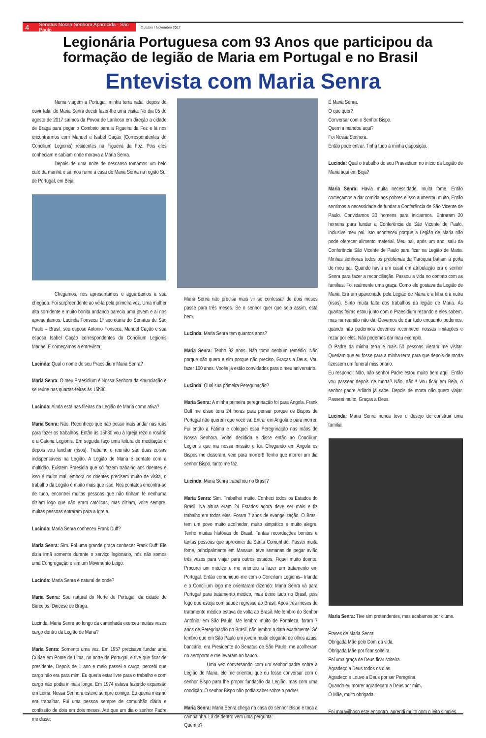4 Senatus Nossa Senhora Aparecida - São Paulo
Outubro / Novembro 2017
Legionária Portuguesa com 93 Anos que participou da formação de legião de Maria em Portugal e no Brasil
Entevista com Maria Senra
Numa viagem a Portugal, minha terra natal, depois de ouvir falar de Maria Senra decidi fazer-lhe uma visita. No dia 05 de agosto de 2017 saímos da Povoa de Lanhoso em direção a cidade de Braga para pegar o Comboio para a Figueira da Foz e lá nos encontrarmos com Manuel e Isabel Cação (Correspondentes do Concilium Legionis) residentes na Figueira da Foz. Pois eles conheciam e sabiam onde morava a Maria Senra.
Depois de uma noite de descanso tomamos um belo café da manhã e saímos rumo à casa de Maria Senra na região Sul de Portugal, em Beja.
Chegamos, nos apresentamos e aguardamos a sua chegada. Foi surpreendente ao vê-la pela primeira vez. Uma mulher alta sorridente e muito bonita andando parecia uma jovem e aí nos apresentamos: Lucinda Fonseca 1ª secretária do Senatus de São Paulo – Brasil, seu esposo Antonio Fonseca, Manuel Cação e sua esposa Isabel Cação correspondentes do Concilium Legionis Mariae. E começamos a entrevista:
Lucinda: Qual o nome do seu Praesidium Maria Senra?
Maria Senra: O meu Praesidium é Nossa Senhora da Anunciação e se reúne nas quartas-feiras às 15h30.
Lucinda: Ainda está nas fileiras da Legião de Maria como ativa?
Maria Senra: Não. Reconheço que não posso mais andar nas ruas para fazer os trabalhos. Então às 15h30 vou à Igreja rezo o rosário e a Catena Legionis. Em seguida faço uma leitura de meditação e depois vou lanchar (risos). Trabalho e reunião são duas coisas indispensáveis na Legião. A Legião de Maria é contato com a multidão. Existem Praesidia que só fazem trabalho aos doentes e isso é muito mal, embora os doentes precisem muito de visita, o trabalho da Legião é muito mais que isso. Nos contatos encontra-se de tudo, encontrei muitas pessoas que não tinham fé nenhuma diziam logo que não eram católicas, mas diziam, volte sempre, muitas pessoas entraram para a Igreja.
Lucinda: Maria Senra conheceu Frank Duff?
Maria Senra: Sim. Foi uma grande graça conhecer Frank Duff: Ele dizia irmã somente durante o serviço legionário, nós não somos uma Congregação e sim um Movimento Leigo.
Lucinda: Maria Senra é natural de onde?
Maria Senra: Sou natural do Norte de Portugal, da cidade de Barcelos, Diocese de Braga.
Lucinda: Maria Senra ao longo da caminhada exerceu muitas vezes cargo dentro da Legião de Maria?
Maria Senra: Somente uma vez. Em 1957 precisava fundar uma Curiae em Ponte de Lima, no norte de Portugal, e tive que ficar de presidente. Depois de 1 ano e meio passei o cargo, percebi que cargo não era para mim. Eu queria estar livre para o trabalho e com cargo não podia ir mais longe. Em 1974 estava fazendo expansão em Leiria. Nossa Senhora esteve sempre comigo. Eu queria mesmo era trabalhar. Fui uma pessoa sempre de comunhão diária e confissão de dois em dois meses. Até que um dia o senhor Padre me disse:
Maria Senra não precisa mais vir se confessar de dois meses passe para três meses. Se o senhor quer que seja assim, está bem.
Lucinda: Maria Senra tem quantos anos?
Maria Senra: Tenho 93 anos. Não tomo nenhum remédio. Não porque não quero e sim porque não preciso, Graças a Deus. Vou fazer 100 anos. Vocês já estão convidados para o meu aniversário.
Lucinda: Qual sua primeira Peregrinação?
Maria Senra: A minha primeira peregrinação foi para Angola. Frank Duff me disse tens 24 horas para pensar porque os Bispos de Portugal não querem que você vá. Entrar em Angola é para morrer. Fui então a Fátima e coloquei essa Peregrinação nas mãos de Nossa Senhora. Voltei decidida e disse então ao Concilium Legionis que iria nessa missão e fui. Chegando em Angola os Bispos me disseram, veio para morrer!! Tenho que morrer um dia senhor Bispo, tanto me faz.
Lucinda: Maria Senra trabalhou no Brasil?
Maria Senra: Sim. Trabalhei muito. Conheci todos os Estados do Brasil. Na altura eram 24 Estados agora deve ser mais e fiz trabalho em todos eles. Foram 7 anos de evangelização. O Brasil tem um povo muito acolhedor, muito simpático e muito alegre. Tenho muitas histórias do Brasil. Tantas recordações bonitas e tantas pessoas que aproximei da Santa Comunhão. Passei muita fome, principalmente em Manaus, teve semanas de pegar avião três vezes para viajar para outros estados. Fiquei muito doente. Procurei um médico e me orientou a fazer um tratamento em Portugal. Então comuniquei-me com o Concilium Legionis– Irlanda e o Concilium logo me orientaram dizendo: Maria Senra vá para Portugal para tratamento médico, mas deixe tudo no Brasil, pois logo que esteja com saúde regresse ao Brasil. Após três meses de tratamento médico estava de volta ao Brasil. Me lembro do Senhor Antônio, em São Paulo. Me lembro muito de Fortaleza, foram 7 anos de Peregrinação no Brasil, não lembro a data exatamente. Só lembro que em São Paulo um jovem muito elegante de olhos azuis, bancário, era Presidente do Senatus de São Paulo, me acolheram no aeroporto e me levaram ao banco.
Uma vez conversando com um senhor padre sobre a Legião de Maria, ele me orientou que eu fosse conversar com o senhor Bispo para lhe propor fundação da Legião, mas com uma condição. O senhor Bispo não podia saber sobre o padre!
Maria Senra: Maria Senra chega na casa do senhor Bispo e toca a campainha. Lá de dentro vem uma pergunta:
Quem é?
É Maria Senra.
O que quer?
Conversar com o Senhor Bispo.
Quem a mandou aqui?
Foi Nossa Senhora.
Então pode entrar. Tinha tudo á minha disposição.
Lucinda: Qual o trabalho do seu Praesidium no início da Legião de Maria aqui em Beja?
Maria Senra: Havia muita necessidade, muita fome. Então começamos a dar comida aos pobres e isso aumentou muito. Então sentimos a necessidade de fundar a Conferência de São Vicente de Paulo. Convidamos 30 homens para iniciarmos. Entraram 20 homens para fundar a Conferência de São Vicente de Paulo, inclusive meu pai. Isto aconteceu porque a Legião de Maria não pode oferecer alimento material. Meu pai, após um ano, saiu da Conferência São Vicente de Paulo para ficar na Legião de Maria. Minhas senhoras todos os problemas da Paróquia batiam à porta de meu pai. Quando havia um casal em atribulação era o senhor Senra para fazer a reconciliação. Passou a vida no contato com as famílias. Foi realmente uma graça. Como ele gostava da Legião de Maria. Era um apaixonado pela Legião de Maria e a filha era outra (risos). Sinto muita falta dos trabalhos da legião de Maria. Às quartas feiras estou junto com o Praesidium rezando e eles sabem, mas na reunião não dá. Devemos de dar tudo enquanto podemos, quando não pudermos devemos reconhecer nossas limitações e rezar por eles. Não podemos dar mau exemplo.
O Padre da minha terra e mais 50 pessoas vieram me visitar. Queriam que eu fosse para a minha terra para que depois de morta fizessem um funeral missionário.
Eu respondi: Não, não senhor Padre estou muito bem aqui. Então vou passear depois de morta? Não, não!!! Vou ficar em Beja, o senhor padre Arlindo já sabe. Depois de morta não quero viajar. Passeei muito, Graças a Deus.
Lucinda: Maria Senra nunca teve o desejo de construir uma família.
Maria Senra: Tive sim pretendentes, mas acabamos por ciúme.
Frases de Maria Senra
Obrigada Mãe pelo Dom da vida.
Obrigada Mãe por ficar solteira.
Foi uma graça de Deus ficar solteira.
Agradeço a Deus todos os dias.
Agradeço e Louvo a Deus por ser Peregrina.
Quando eu morrer agradeçam a Deus por mim.
Ó Mãe, muito obrigada.
Foi maravilhoso este encontro, aprendi muito com o jeito simples.